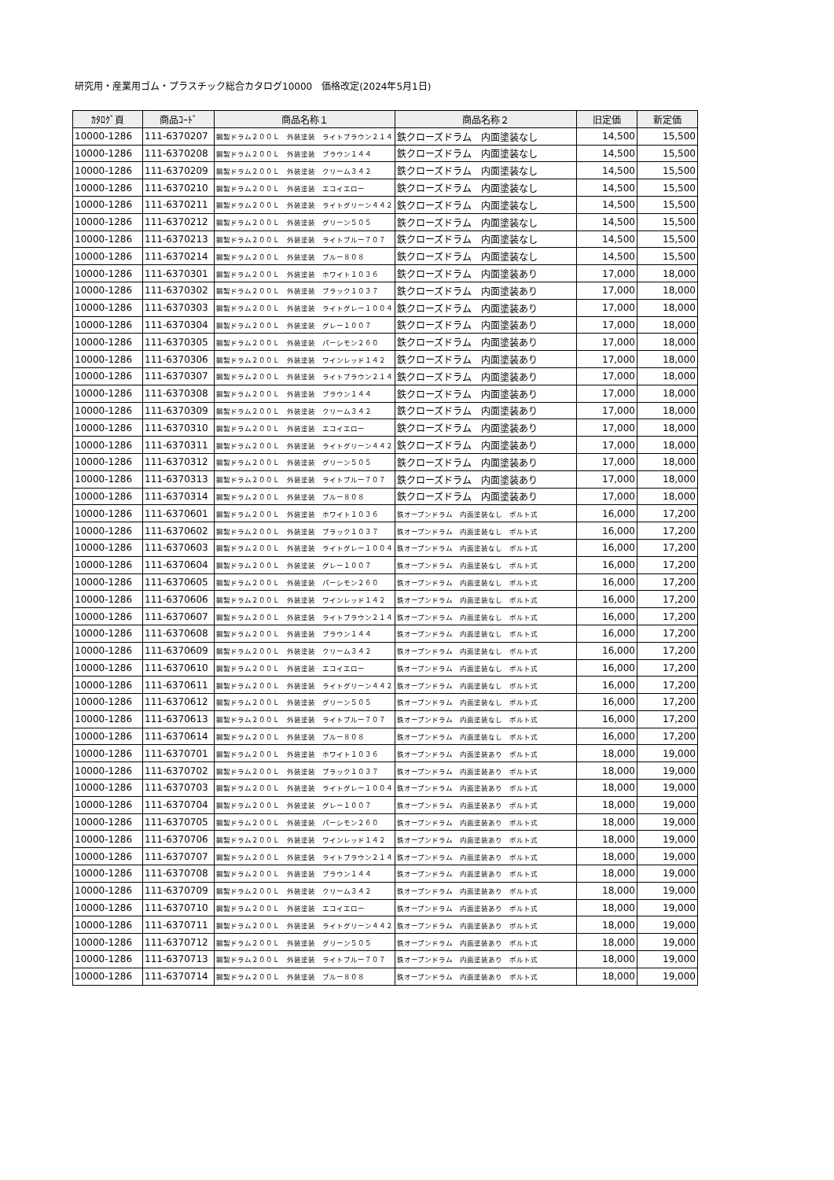研究用・産業用ゴム・プラスチック総合カタログ10000　価格改定(2024年5月1日)
| ｶﾀﾛｸﾞ頁 | 商品ｺｰﾄﾞ | 商品名称１ | 商品名称２ | 旧定価 | 新定価 |
| --- | --- | --- | --- | --- | --- |
| 10000-1286 | 111-6370207 | 鋼製ドラム２００Ｌ 外装塗装 ライトブラウン２１４ | 鉄クローズドラム 内面塗装なし | 14,500 | 15,500 |
| 10000-1286 | 111-6370208 | 鋼製ドラム２００Ｌ 外装塗装 ブラウン１４４ | 鉄クローズドラム 内面塗装なし | 14,500 | 15,500 |
| 10000-1286 | 111-6370209 | 鋼製ドラム２００Ｌ 外装塗装 クリーム３４２ | 鉄クローズドラム 内面塗装なし | 14,500 | 15,500 |
| 10000-1286 | 111-6370210 | 鋼製ドラム２００Ｌ 外装塗装 エコイエロー | 鉄クローズドラム 内面塗装なし | 14,500 | 15,500 |
| 10000-1286 | 111-6370211 | 鋼製ドラム２００Ｌ 外装塗装 ライトグリーン４４２ | 鉄クローズドラム 内面塗装なし | 14,500 | 15,500 |
| 10000-1286 | 111-6370212 | 鋼製ドラム２００Ｌ 外装塗装 グリーン５０５ | 鉄クローズドラム 内面塗装なし | 14,500 | 15,500 |
| 10000-1286 | 111-6370213 | 鋼製ドラム２００Ｌ 外装塗装 ライトブルー７０７ | 鉄クローズドラム 内面塗装なし | 14,500 | 15,500 |
| 10000-1286 | 111-6370214 | 鋼製ドラム２００Ｌ 外装塗装 ブルー８０８ | 鉄クローズドラム 内面塗装なし | 14,500 | 15,500 |
| 10000-1286 | 111-6370301 | 鋼製ドラム２００Ｌ 外装塗装 ホワイト１０３６ | 鉄クローズドラム 内面塗装あり | 17,000 | 18,000 |
| 10000-1286 | 111-6370302 | 鋼製ドラム２００Ｌ 外装塗装 ブラック１０３７ | 鉄クローズドラム 内面塗装あり | 17,000 | 18,000 |
| 10000-1286 | 111-6370303 | 鋼製ドラム２００Ｌ 外装塗装 ライトグレー１００４ | 鉄クローズドラム 内面塗装あり | 17,000 | 18,000 |
| 10000-1286 | 111-6370304 | 鋼製ドラム２００Ｌ 外装塗装 グレー１００７ | 鉄クローズドラム 内面塗装あり | 17,000 | 18,000 |
| 10000-1286 | 111-6370305 | 鋼製ドラム２００Ｌ 外装塗装 パーシモン２６０ | 鉄クローズドラム 内面塗装あり | 17,000 | 18,000 |
| 10000-1286 | 111-6370306 | 鋼製ドラム２００Ｌ 外装塗装 ワインレッド１４２ | 鉄クローズドラム 内面塗装あり | 17,000 | 18,000 |
| 10000-1286 | 111-6370307 | 鋼製ドラム２００Ｌ 外装塗装 ライトブラウン２１４ | 鉄クローズドラム 内面塗装あり | 17,000 | 18,000 |
| 10000-1286 | 111-6370308 | 鋼製ドラム２００Ｌ 外装塗装 ブラウン１４４ | 鉄クローズドラム 内面塗装あり | 17,000 | 18,000 |
| 10000-1286 | 111-6370309 | 鋼製ドラム２００Ｌ 外装塗装 クリーム３４２ | 鉄クローズドラム 内面塗装あり | 17,000 | 18,000 |
| 10000-1286 | 111-6370310 | 鋼製ドラム２００Ｌ 外装塗装 エコイエロー | 鉄クローズドラム 内面塗装あり | 17,000 | 18,000 |
| 10000-1286 | 111-6370311 | 鋼製ドラム２００Ｌ 外装塗装 ライトグリーン４４２ | 鉄クローズドラム 内面塗装あり | 17,000 | 18,000 |
| 10000-1286 | 111-6370312 | 鋼製ドラム２００Ｌ 外装塗装 グリーン５０５ | 鉄クローズドラム 内面塗装あり | 17,000 | 18,000 |
| 10000-1286 | 111-6370313 | 鋼製ドラム２００Ｌ 外装塗装 ライトブルー７０７ | 鉄クローズドラム 内面塗装あり | 17,000 | 18,000 |
| 10000-1286 | 111-6370314 | 鋼製ドラム２００Ｌ 外装塗装 ブルー８０８ | 鉄クローズドラム 内面塗装あり | 17,000 | 18,000 |
| 10000-1286 | 111-6370601 | 鋼製ドラム２００Ｌ 外装塗装 ホワイト１０３６ | 鉄オープンドラム 内面塗装なし ボルト式 | 16,000 | 17,200 |
| 10000-1286 | 111-6370602 | 鋼製ドラム２００Ｌ 外装塗装 ブラック１０３７ | 鉄オープンドラム 内面塗装なし ボルト式 | 16,000 | 17,200 |
| 10000-1286 | 111-6370603 | 鋼製ドラム２００Ｌ 外装塗装 ライトグレー１００４ | 鉄オープンドラム 内面塗装なし ボルト式 | 16,000 | 17,200 |
| 10000-1286 | 111-6370604 | 鋼製ドラム２００Ｌ 外装塗装 グレー１００７ | 鉄オープンドラム 内面塗装なし ボルト式 | 16,000 | 17,200 |
| 10000-1286 | 111-6370605 | 鋼製ドラム２００Ｌ 外装塗装 パーシモン２６０ | 鉄オープンドラム 内面塗装なし ボルト式 | 16,000 | 17,200 |
| 10000-1286 | 111-6370606 | 鋼製ドラム２００Ｌ 外装塗装 ワインレッド１４２ | 鉄オープンドラム 内面塗装なし ボルト式 | 16,000 | 17,200 |
| 10000-1286 | 111-6370607 | 鋼製ドラム２００Ｌ 外装塗装 ライトブラウン２１４ | 鉄オープンドラム 内面塗装なし ボルト式 | 16,000 | 17,200 |
| 10000-1286 | 111-6370608 | 鋼製ドラム２００Ｌ 外装塗装 ブラウン１４４ | 鉄オープンドラム 内面塗装なし ボルト式 | 16,000 | 17,200 |
| 10000-1286 | 111-6370609 | 鋼製ドラム２００Ｌ 外装塗装 クリーム３４２ | 鉄オープンドラム 内面塗装なし ボルト式 | 16,000 | 17,200 |
| 10000-1286 | 111-6370610 | 鋼製ドラム２００Ｌ 外装塗装 エコイエロー | 鉄オープンドラム 内面塗装なし ボルト式 | 16,000 | 17,200 |
| 10000-1286 | 111-6370611 | 鋼製ドラム２００Ｌ 外装塗装 ライトグリーン４４２ | 鉄オープンドラム 内面塗装なし ボルト式 | 16,000 | 17,200 |
| 10000-1286 | 111-6370612 | 鋼製ドラム２００Ｌ 外装塗装 グリーン５０５ | 鉄オープンドラム 内面塗装なし ボルト式 | 16,000 | 17,200 |
| 10000-1286 | 111-6370613 | 鋼製ドラム２００Ｌ 外装塗装 ライトブルー７０７ | 鉄オープンドラム 内面塗装なし ボルト式 | 16,000 | 17,200 |
| 10000-1286 | 111-6370614 | 鋼製ドラム２００Ｌ 外装塗装 ブルー８０８ | 鉄オープンドラム 内面塗装なし ボルト式 | 16,000 | 17,200 |
| 10000-1286 | 111-6370701 | 鋼製ドラム２００Ｌ 外装塗装 ホワイト１０３６ | 鉄オープンドラム 内面塗装あり ボルト式 | 18,000 | 19,000 |
| 10000-1286 | 111-6370702 | 鋼製ドラム２００Ｌ 外装塗装 ブラック１０３７ | 鉄オープンドラム 内面塗装あり ボルト式 | 18,000 | 19,000 |
| 10000-1286 | 111-6370703 | 鋼製ドラム２００Ｌ 外装塗装 ライトグレー１００４ | 鉄オープンドラム 内面塗装あり ボルト式 | 18,000 | 19,000 |
| 10000-1286 | 111-6370704 | 鋼製ドラム２００Ｌ 外装塗装 グレー１００７ | 鉄オープンドラム 内面塗装あり ボルト式 | 18,000 | 19,000 |
| 10000-1286 | 111-6370705 | 鋼製ドラム２００Ｌ 外装塗装 パーシモン２６０ | 鉄オープンドラム 内面塗装あり ボルト式 | 18,000 | 19,000 |
| 10000-1286 | 111-6370706 | 鋼製ドラム２００Ｌ 外装塗装 ワインレッド１４２ | 鉄オープンドラム 内面塗装あり ボルト式 | 18,000 | 19,000 |
| 10000-1286 | 111-6370707 | 鋼製ドラム２００Ｌ 外装塗装 ライトブラウン２１４ | 鉄オープンドラム 内面塗装あり ボルト式 | 18,000 | 19,000 |
| 10000-1286 | 111-6370708 | 鋼製ドラム２００Ｌ 外装塗装 ブラウン１４４ | 鉄オープンドラム 内面塗装あり ボルト式 | 18,000 | 19,000 |
| 10000-1286 | 111-6370709 | 鋼製ドラム２００Ｌ 外装塗装 クリーム３４２ | 鉄オープンドラム 内面塗装あり ボルト式 | 18,000 | 19,000 |
| 10000-1286 | 111-6370710 | 鋼製ドラム２００Ｌ 外装塗装 エコイエロー | 鉄オープンドラム 内面塗装あり ボルト式 | 18,000 | 19,000 |
| 10000-1286 | 111-6370711 | 鋼製ドラム２００Ｌ 外装塗装 ライトグリーン４４２ | 鉄オープンドラム 内面塗装あり ボルト式 | 18,000 | 19,000 |
| 10000-1286 | 111-6370712 | 鋼製ドラム２００Ｌ 外装塗装 グリーン５０５ | 鉄オープンドラム 内面塗装あり ボルト式 | 18,000 | 19,000 |
| 10000-1286 | 111-6370713 | 鋼製ドラム２００Ｌ 外装塗装 ライトブルー７０７ | 鉄オープンドラム 内面塗装あり ボルト式 | 18,000 | 19,000 |
| 10000-1286 | 111-6370714 | 鋼製ドラム２００Ｌ 外装塗装 ブルー８０８ | 鉄オープンドラム 内面塗装あり ボルト式 | 18,000 | 19,000 |